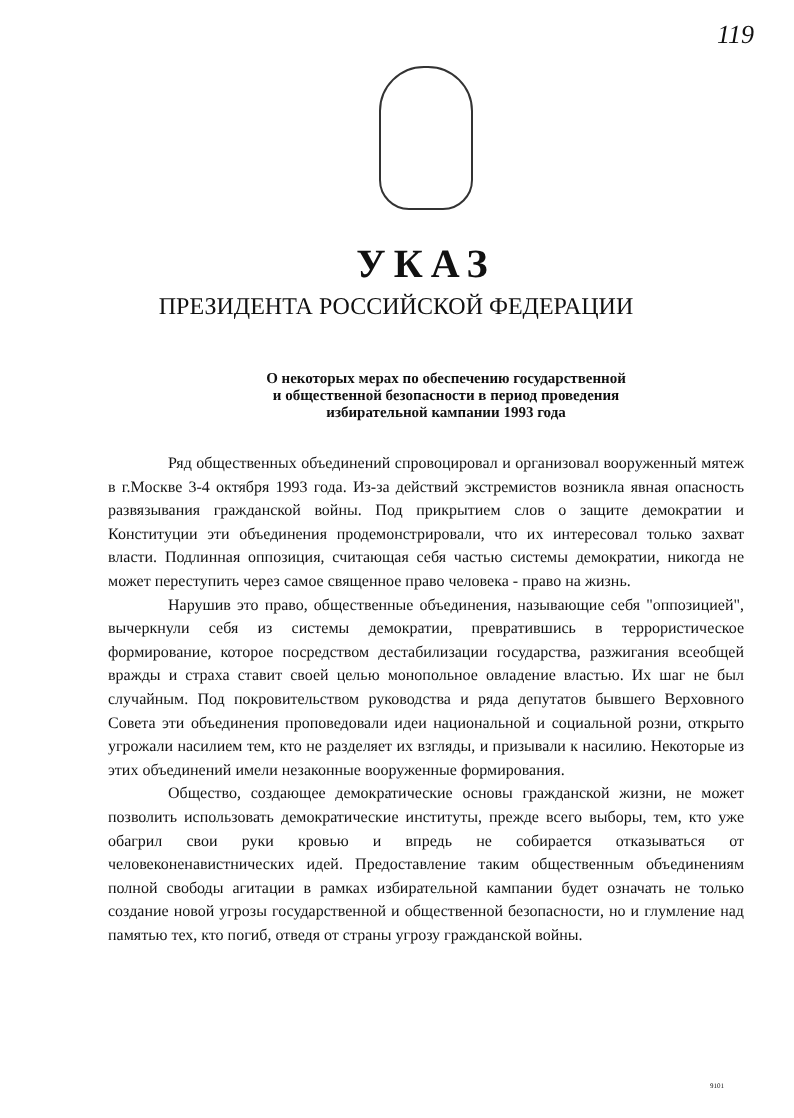119
УКАЗ
ПРЕЗИДЕНТА РОССИЙСКОЙ ФЕДЕРАЦИИ
О некоторых мерах по обеспечению государственной
и общественной безопасности в период проведения
избирательной кампании 1993 года
Ряд общественных объединений спровоцировал и организовал вооруженный мятеж в г.Москве 3-4 октября 1993 года. Из-за действий экстремистов возникла явная опасность развязывания гражданской войны. Под прикрытием слов о защите демократии и Конституции эти объединения продемонстрировали, что их интересовал только захват власти. Подлинная оппозиция, считающая себя частью системы демократии, никогда не может переступить через самое священное право человека - право на жизнь.
Нарушив это право, общественные объединения, называющие себя "оппозицией", вычеркнули себя из системы демократии, превратившись в террористическое формирование, которое посредством дестабилизации государства, разжигания всеобщей вражды и страха ставит своей целью монопольное овладение властью. Их шаг не был случайным. Под покровительством руководства и ряда депутатов бывшего Верховного Совета эти объединения проповедовали идеи национальной и социальной розни, открыто угрожали насилием тем, кто не разделяет их взгляды, и призывали к насилию. Некоторые из этих объединений имели незаконные вооруженные формирования.
Общество, создающее демократические основы гражданской жизни, не может позволить использовать демократические институты, прежде всего выборы, тем, кто уже обагрил свои руки кровью и впредь не собирается отказываться от человеконенавистнических идей. Предоставление таким общественным объединениям полной свободы агитации в рамках избирательной кампании будет означать не только создание новой угрозы государственной и общественной безопасности, но и глумление над памятью тех, кто погиб, отведя от страны угрозу гражданской войны.
9101